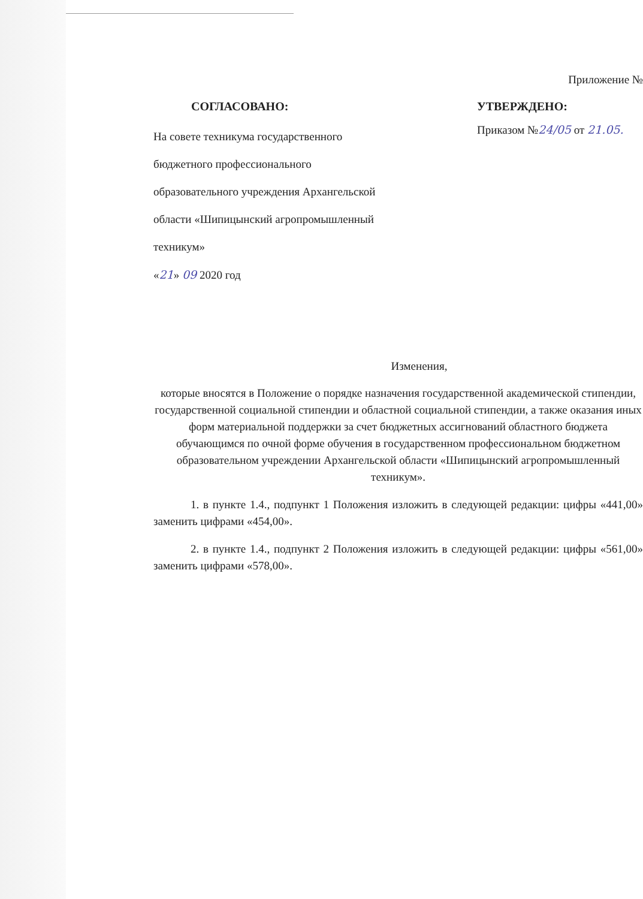Приложение №
СОГЛАСОВАНО:
На совете техникума государственного
бюджетного профессионального
образовательного учреждения Архангельской
области «Шипицынский агропромышленный
техникум»
«21» 09 2020 год
УТВЕРЖДЕНО:
Приказом №24/05 от 21.05.
Изменения,
которые вносятся в Положение о порядке назначения государственной академической стипендии, государственной социальной стипендии и областной социальной стипендии, а также оказания иных форм материальной поддержки за счет бюджетных ассигнований областного бюджета обучающимся по очной форме обучения в государственном профессиональном бюджетном образовательном учреждении Архангельской области «Шипицынский агропромышленный техникум».
1. в пункте 1.4., подпункт 1 Положения изложить в следующей редакции: цифры «441,00» заменить цифрами «454,00».
2. в пункте 1.4., подпункт 2 Положения изложить в следующей редакции: цифры «561,00» заменить цифрами «578,00».